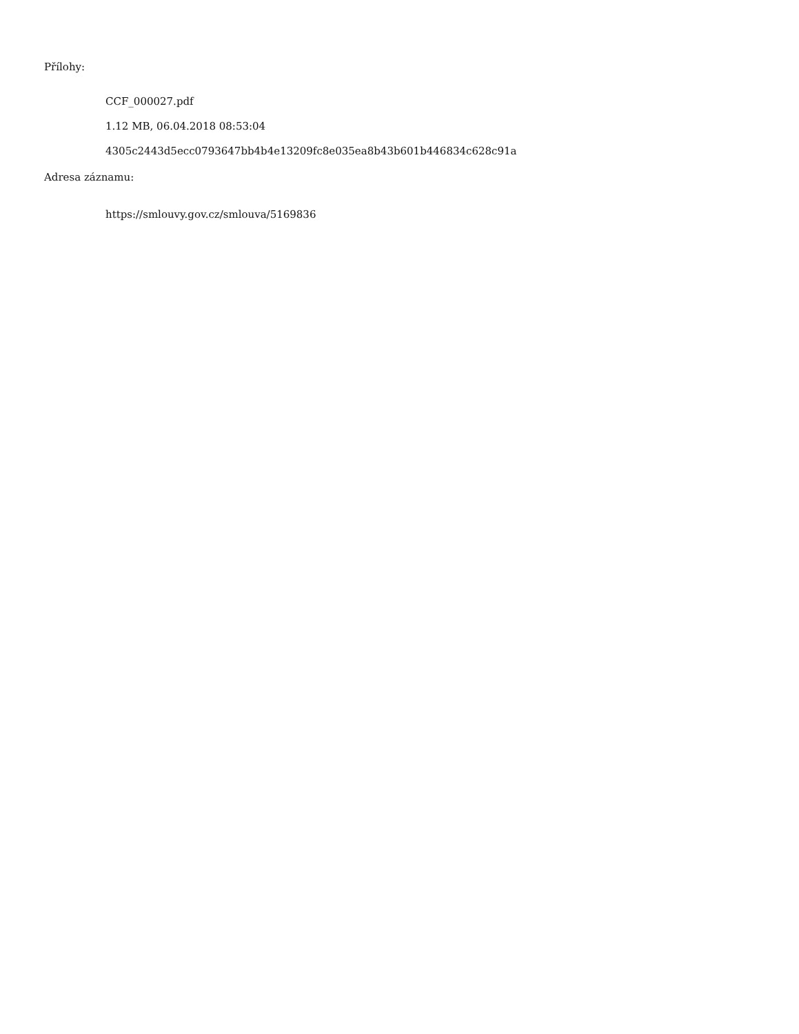Přílohy:
CCF_000027.pdf
1.12 MB, 06.04.2018 08:53:04
4305c2443d5ecc0793647bb4b4e13209fc8e035ea8b43b601b446834c628c91a
Adresa záznamu:
https://smlouvy.gov.cz/smlouva/5169836